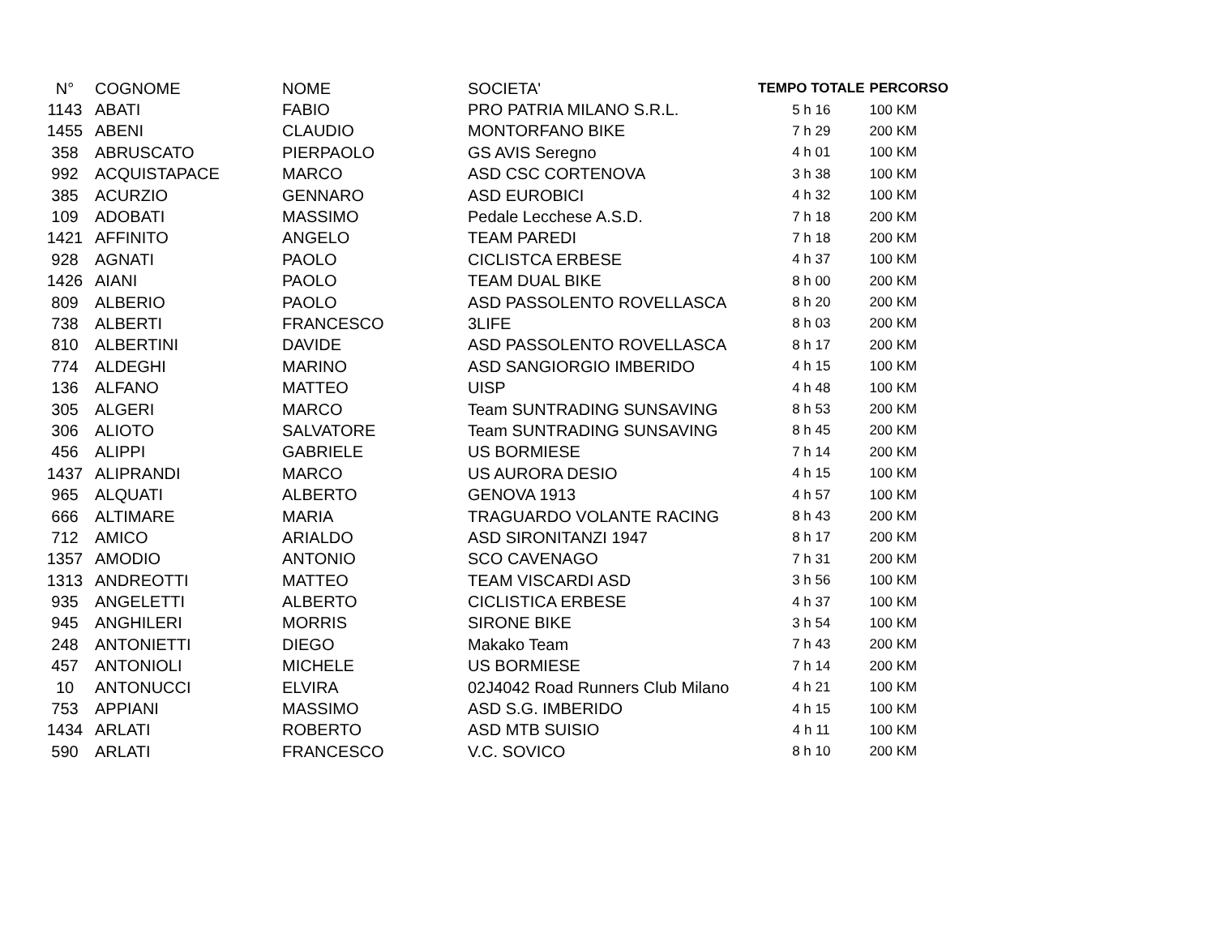| N° | COGNOME | NOME | SOCIETA' | TEMPO TOTALE | PERCORSO |
| --- | --- | --- | --- | --- | --- |
| 1143 | ABATI | FABIO | PRO PATRIA MILANO S.R.L. | 5 h 16 | 100 KM |
| 1455 | ABENI | CLAUDIO | MONTORFANO BIKE | 7 h 29 | 200 KM |
| 358 | ABRUSCATO | PIERPAOLO | GS AVIS Seregno | 4 h 01 | 100 KM |
| 992 | ACQUISTAPACE | MARCO | ASD CSC CORTENOVA | 3 h 38 | 100 KM |
| 385 | ACURZIO | GENNARO | ASD EUROBICI | 4 h 32 | 100 KM |
| 109 | ADOBATI | MASSIMO | Pedale Lecchese A.S.D. | 7 h 18 | 200 KM |
| 1421 | AFFINITO | ANGELO | TEAM PAREDI | 7 h 18 | 200 KM |
| 928 | AGNATI | PAOLO | CICLISTCA ERBESE | 4 h 37 | 100 KM |
| 1426 | AIANI | PAOLO | TEAM DUAL BIKE | 8 h 00 | 200 KM |
| 809 | ALBERIO | PAOLO | ASD PASSOLENTO ROVELLASCA | 8 h 20 | 200 KM |
| 738 | ALBERTI | FRANCESCO | 3LIFE | 8 h 03 | 200 KM |
| 810 | ALBERTINI | DAVIDE | ASD PASSOLENTO ROVELLASCA | 8 h 17 | 200 KM |
| 774 | ALDEGHI | MARINO | ASD SANGIORGIO IMBERIDO | 4 h 15 | 100 KM |
| 136 | ALFANO | MATTEO | UISP | 4 h 48 | 100 KM |
| 305 | ALGERI | MARCO | Team SUNTRADING SUNSAVING | 8 h 53 | 200 KM |
| 306 | ALIOTO | SALVATORE | Team SUNTRADING SUNSAVING | 8 h 45 | 200 KM |
| 456 | ALIPPI | GABRIELE | US BORMIESE | 7 h 14 | 200 KM |
| 1437 | ALIPRANDI | MARCO | US AURORA DESIO | 4 h 15 | 100 KM |
| 965 | ALQUATI | ALBERTO | GENOVA 1913 | 4 h 57 | 100 KM |
| 666 | ALTIMARE | MARIA | TRAGUARDO VOLANTE RACING | 8 h 43 | 200 KM |
| 712 | AMICO | ARIALDO | ASD SIRONITANZI 1947 | 8 h 17 | 200 KM |
| 1357 | AMODIO | ANTONIO | SCO CAVENAGO | 7 h 31 | 200 KM |
| 1313 | ANDREOTTI | MATTEO | TEAM VISCARDI ASD | 3 h 56 | 100 KM |
| 935 | ANGELETTI | ALBERTO | CICLISTICA ERBESE | 4 h 37 | 100 KM |
| 945 | ANGHILERI | MORRIS | SIRONE BIKE | 3 h 54 | 100 KM |
| 248 | ANTONIETTI | DIEGO | Makako Team | 7 h 43 | 200 KM |
| 457 | ANTONIOLI | MICHELE | US BORMIESE | 7 h 14 | 200 KM |
| 10 | ANTONUCCI | ELVIRA | 02J4042 Road Runners Club Milano | 4 h 21 | 100 KM |
| 753 | APPIANI | MASSIMO | ASD S.G. IMBERIDO | 4 h 15 | 100 KM |
| 1434 | ARLATI | ROBERTO | ASD MTB SUISIO | 4 h 11 | 100 KM |
| 590 | ARLATI | FRANCESCO | V.C. SOVICO | 8 h 10 | 200 KM |